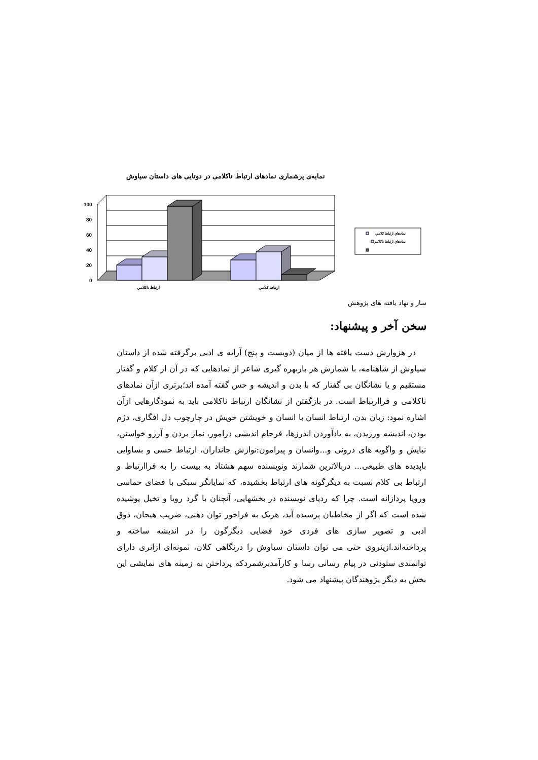نمایه‌ی پرشماری نمادهای ارتباط ناکلامی در دوتایی های داستان سیاوش
100
80
60
40
20
0
ارتباط ناكلامي
ارتباط كلامي
نمادهاي ارتباط كلامي
نمادهاي ارتباط ناكلامي
ساز و نهاد یافته های پژوهش
سخن آخر و پیشنهاد:
در هزوارش دست یافته ها از میان (دویست و پنج) آرایه ی ادبی برگرفته شده از داستان سیاوش از شاهنامه، با شمارش هر باربهره گیری شاعر از نمادهایی که در آن از کلام و گفتار مستقیم و یا نشانگان بی گفتار که با بدن و اندیشه و حس گفته آمده اند؛برتری ازآن نمادهای ناکلامی و فراارتباط است. در بازگفتن از نشانگان ارتباط ناکلامی باید به نمودگارهایی ازآن اشاره نمود: زبان بدن، ارتباط انسان با انسان و خویشتن خویش در چارچوب دل افگاری، دژم بودن، اندیشه ورزیدن، به یادآوردن اندرزها، فرجام اندیشی درامور، نماز بردن و آرزو خواستن، نیایش و واگویه های درونی و...وانسان و پیرامون:نوازش جانداران، ارتباط حسی و بساوایی باپدیده های طبیعی... دربالاترین شمارند ونویسنده سهم هشتاد به بیست را به فراارتباط و ارتباط بی کلام نسبت به دیگرگونه های ارتباط بخشیده، که نمایانگر سبکی با فضای حماسی ورویا پردازانه است. چرا که ردپای نویسنده در بخشهایی، آنچنان با گرد رویا و تخیل پوشیده شده است که اگر از مخاطبان پرسیده آید، هریک به فراخور توان ذهنی، ضریب هیجان، ذوق ادبی و تصویر سازی های فردی خود فضایی دیگرگون را در اندیشه ساخته و پرداخته‌اند.ازینروی حتی می توان داستان سیاوش را درنگاهی کلان، نمونه‌ای ازاثری دارای توانمندی ستودنی در پیام رسانی رسا و کارآمدبرشمردکه پرداختن به زمینه های نمایشی این بخش به دیگر پژوهندگان پیشنهاد می شود.